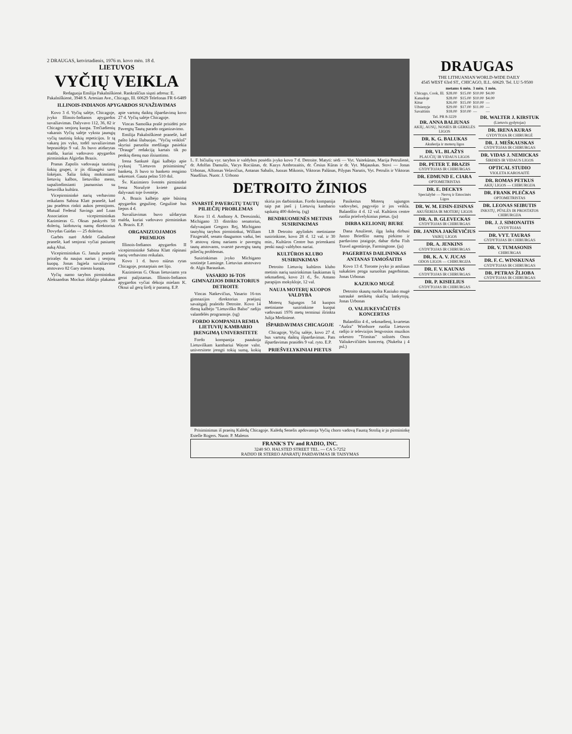2 DRAUGAS, ketvirtadienis, 1976 m. kovo mėn. 18 d.
LIETUVOS
VYČIŲ VEIKLA
Redaguoja Emilija Pakalniškienė. Rankraščius siųsti adresu: E. Pakalniškienė, 3948 S. Artesian Ave., Chicago, Ill. 60629 Telefonas FR 6-6489
ILLINOIS-INDIANOS APYGARDOS SUVAŽIAVIMAS
Kovo 3 d. Vyčių salėje, Chicagoje, įvyko Illinois-Indianos apygardos suvažiavimas. Dalyvavo 112, 36, 82 ir Chicagos senjorų kuopa. Trečiadienių vakarais Vyčių salėje vyksta jaunųjų vyčių tautinių šokių repeticijos. Ir tą vakarą jos vyko, todėl suvažiavimas beprasidėjo 9 val. Jis buvo atidarytas malda, kuriai vadovavo apygardos pirmininkas Algirdas Brazis.
Pranas Zapolis vadovauja tautinių šokių grupei, ir jis džiaugėsi savo šokėjais. Šalia šokių mokinsianti lietuvių kalbos, lietuviško meno, supažindinsianti jaunuosius su lietuviška kultūra.
Vicepirmininkė narių verbavimo reikalams Sabina Klatt pranešė, kad jau pradėtos rinkti aukos premijoms. Mutual Federal Savings and Loan Association vicepirmininkas Kazimieras G. Oksas paskyrės 50 dolerių, laidotuvių namų direktorius Dovydas Gaidas — 25 dolerius.
Garbės narė Adelė Gabalienė pranešė, kad senjorai vyčiai pasiuntę auką Altai.
Vicepirmininkas G. Janula pranešė prirašęs du naujus narius į senjorų kuopą. Jonas Jagiela suvažiavime atstovavo 82 Gary miesto kuopą.
Vyčių namo tarybos pirmininkas Aleksandras Mockus išdalijo plakatus apie vartotų daiktų išpardavimą kovo 27 d. Vyčių salėje Chicagoje.
Vincas Samoška prašė prisidėti prie Pavergtų Tautų parado organizavimo.
Emilija Pakalniškienė pranešė, kad pašto labai šlubuojas. "Vyčių veikloš" skyriui paruošta medžiaga pasiekia "Drauge" redakciją kartais tik po penkių dienų nuo išsiuntimo.
Irena Sankutė ilgai kalbėjo apie įvykusį "Lietuvos prisiminimų" banketą. Ji buvo to banketo rengimo sekretorė. Gauta pelno 510 dol.
Šv. Kazimiero šventės pirmininkė Irena Norušytė kvietė gausiai dalyvauti toje šventėje.
A. Brazis kalbėjo apie būsimą apygardos gegužinę. Gegužinė bus liepos 4 d.
Suvažiavimas buvo uždarytas malda, kuriai vadovavo pirmininkas A. Brazis. E.P.
ORGANIZUOJAMOS PREMIJOS
Illinois-Indianos apygardos II vicepirmininkė Sabina Klatt rūpinasi narių verbavimo reikalais.
Kovo 1 d. buvo niūrus rytas Chicagoje, protarpiais net lijo.
Kazimieras G. Oksas lietuviams yra gerai pažįstamas. Illinois-Indianos apygardos vyčiai dėkoja mielam K. Oksui už gerą širdį ir paramą. E.P.
L. F. bičiulių vyr. tarybos ir valdybos posėdis įvyko kovo 7 d. Detroite. Matyti: sėdi — Vyt. Vaitekūnas, Marija Petrulienė, dr. Adolfas Damušis, Vacys Rociūnas, dr. Kazys Ambrozaitis, dr. Česius Kūras ir dr. Vyt. Majauskas. Stovi — Jonas Urbonas, Alfonsas Velavičius, Antanas Sabalis, Juozas Mikonis, Viktoras Palūnas, Pilypas Narutis, Vyt. Petrulis ir Viktoras Naudžius. Nuotr. J. Urbono
DETROITO ŽINIOS
SVARSTĖ PAVERGTŲ TAUTŲ PILIEČIŲ PROBLEMAS
Kovo 11 d. Anthony A. Derezinski, Michigano 33 distrikto senatorius, dalyvaujant Gregorz Rej, Michigano tautybių tarybos pirmininkui, William Fitzgerald, senato daugumos vadui, bei 9 atstovų rūmų nariams ir pavergtų tautų atstovams, svarstė pavergtų tautų piliečių problemas.
Susirinkimas įvyko Michigano sostinėje Lansinge. Lietuvius atstovavo dr. Algis Barauskas.
VASARIO 16-TOS GIMNAZIJOS DIREKTORIUS DETROITE
Vincas Natkevičius, Vasario 16-tos gimnazijos direktorius praėjusį savaitgalį praleido Detroite. Kovo 14 dieną kalbėjo "Lietuviško Balso" radijo valandėlės programoje. (sg)
FORDO KOMPANIJA REMIA LIETUVIŲ KAMBARIO ĮRENGIMĄ UNIVERSITETE
Fordo kompanija paaukoja Lietuviškam kambariui Wayne valst. universitete įrengti tokią sumą, kokią skiria jos darbininkas. Fordo kompanija taip pat įneš į Lietuvių kambario sąskaitą 400 dolerių. (sg)
BENDRUOMENĖS METINIS SUSIRINKIMAS
LB Detroito apylinkės metiniame susirinkime, kovo 28 d. 12 val. ir 30 min., Kultūros Centre bus prirenkami penki nauji valdybos nariai.
KULTŪROS KLUBO SUSIRINKIMAS
Detroito Lietuvių kultūros klubo metinis narių susirinkimas šaukiamas šį sekmadienį, kovo 21 d., Šv. Antano parapijos mokykloje, 12 val.
NAUJA MOTERŲ KUOPOS VALDYBA
Moterų Sąjungos 54 kuopos metiniame susirinkime kuopai vadovauti 1976 metų terminui išrinkta Julija Medinienė.
IŠPARDAVIMAS CHICAGOJE
Chicagoje, Vyčių salėje, kovo 27 d. bus vartotų daiktų išpardavimas. Pats išpardavimas prasidės 9 val. ryto. E.P.
PRIEŠVELYKINIAI PIETUS
Pasikeitus Moterų sąjungos vadovybei, pagyvėjo ir jos veikla. Balandžio 4 d. 12 val. Kultūros centre ruošia priešvelykinius pietus. (ju)
DIRBA KELIONIŲ BIURE
Dana Anužienė, ilgą laiką dirbusi Juozo Briedžio namų pirkimo ir pardavimo įstaigoje, dabar dirba Fish Travel agentūroje, Farmingtone. (ju)
PAGERBTAS DAILININKAS ANTANAS TAMOŠAITIS
Kovo 13 d. Toronte įvyko jo amžiaus sukakties proga suruoštas pagerbimas. Jonas Urbonas
KAZIUKO MUGĖ
Detroito skautų ruošta Kaziuko mugė sutraukė netikėtą skaičių lankytojų. Jonas Urbonas
O. VALIUKEVIČIŪTĖS KONCERTAS
Balandžio 4 d., sekmadienį, kvartetas "Aušra" Windsore ruošia Lietuvos radijo ir televizijos lengvosios muzikos orkestro "Trimitas" solistės Onos Valiukevičiūtės koncertą. (Nukelta į 4 psl.)
Prisiminimas iš praeitų Kalėdų Chicagoje. Kalėdų Senelis apdovanoja Vyčių choro vadovą Faustą Strolią ir jo pirmininkę Estelle Rogers. Nuotr. P. Maletos
FRANK'S TV and RADIO, INC.
3240 SO. HALSTED STREET TEL. — CA 5-7252
RADIJO IR STEREO APARATŲ PARDAVIMAS IR TAISYMAS
DRAUGAS
THE LITHUANIAN WORLD-WIDE DAILY
4545 WEST 63rd ST., CHICAGO, ILL. 60629. Tel. LU 5-9500
| | metams | 6 mėn. | 3 mėn. | 1 mėn. |
| --- | --- | --- | --- | --- |
| Chicago, Cook, Ill. | $28.00 | $15.00 | $10.00 | $4.00 |
| Kanadoje | $28.00 | $15.00 | $10.00 | $4.00 |
| Kitur | $26.00 | $15.00 | $10.00 | — |
| Užsienyje | $29.00 | $17.00 | $11.00 | — |
| Savaitinis | $18.00 | $10.00 | — | — |
Tel. PR 8-3229
DR. ANNA BALIUNAS
AKIŲ, AUSŲ, NOSIES IR GERKLĖS LIGOS
DR. K. G. BALUKAS
Akušerija ir moterų ligos
DR. VL. BLAŽYS
PLAUČIŲ IR VIDAUS LIGOS
DR. PETER T. BRAZIS
GYDYTOJAS IR CHIRURGAS
DR. EDMUND E. CIARA
OPTOMETRISTAS
DR. E. DECKYS
Specialybė — Nervų ir Emocinės Ligos
DR. W. M. EISIN-EISINAS
AKUŠERIJA IR MOTERŲ LIGOS
DR. A. B. GLEVECKAS
GYDYTOJAS IR CHIRURGAS
DR. JANINA JAKŠEVIČIUS
VAIKŲ LIGOS
DR. A. JENKINS
GYDYTOJAS IR CHIRURGAS
DR. K. A. V. JUCAS
ODOS LIGOS — CHIRURGIJA
DR. F. V. KAUNAS
GYDYTOJAS IR CHIRURGAS
DR. P. KISIELIUS
GYDYTOJAS IR CHIRURGAS
DR. WALTER J. KIRSTUK
(Lietuvis gydytojas)
DR. IRENA KURAS
GYDYTOJA IR CHIRURGĖ
DR. J. MEŠKAUSKAS
GYDYTOJAS IR CHIRURGAS
DR. VIDAS J. NEMICKAS
ŠIRDIES IR VIDAUS LIGOS
OPTICAL STUDIO
VIOLETA KAROSAITĖ
DR. ROMAS PETKUS
AKIŲ LIGOS — CHIRURGIJA
DR. FRANK PLEČKAS
OPTOMETRISTAS
DR. LEONAS SEIBUTIS
INKSTŲ, PŪSLĖS IR PROSTATOS CHIRURGIJA
DR. J. J. SIMONAITIS
GYDYTOJAS
DR. VYT. TAURAS
GYDYTOJAS IR CHIRURGAS
DR. V. TUMASONIS
CHIRURGAS
DR. F. C. WINSKUNAS
GYDYTOJAS IR CHIRURGAS
DR. PETRAS ŽLIOBA
GYDYTOJAS IR CHIRURGAS